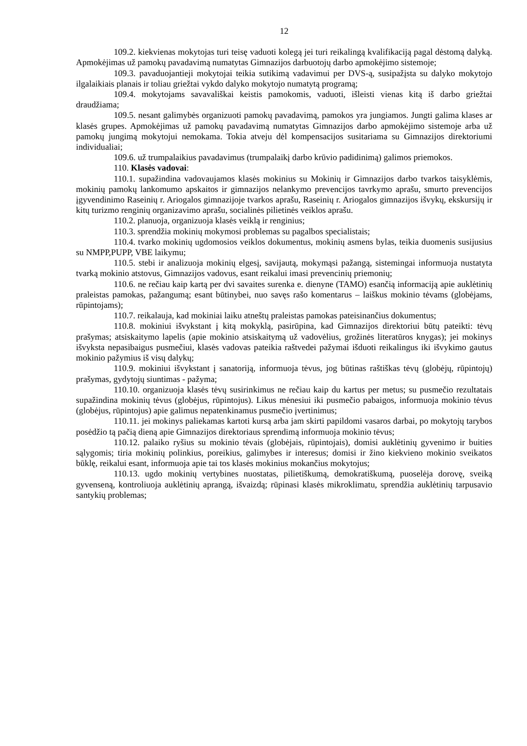12
109.2. kiekvienas mokytojas turi teisę vaduoti kolegą jei turi reikalingą kvalifikaciją pagal dėstomą dalyką. Apmokėjimas už pamokų pavadavimą numatytas Gimnazijos darbuotojų darbo apmokėjimo sistemoje;
109.3. pavaduojantieji mokytojai teikia sutikimą vadavimui per DVS-ą, susipažįsta su dalyko mokytojo ilgalaikiais planais ir toliau griežtai vykdo dalyko mokytojo numatytą programą;
109.4. mokytojams savavališkai keistis pamokomis, vaduoti, išleisti vienas kitą iš darbo griežtai draudžiama;
109.5. nesant galimybės organizuoti pamokų pavadavimą, pamokos yra jungiamos. Jungti galima klases ar klasės grupes. Apmokėjimas už pamokų pavadavimą numatytas Gimnazijos darbo apmokėjimo sistemoje arba už pamokų jungimą mokytojui nemokama. Tokia atveju dėl kompensacijos susitariama su Gimnazijos direktoriumi individualiai;
109.6. už trumpalaikius pavadavimus (trumpalaikį darbo krūvio padidinimą) galimos priemokos.
110. Klasės vadovai:
110.1. supažindina vadovaujamos klasės mokinius su Mokinių ir Gimnazijos darbo tvarkos taisyklėmis, mokinių pamokų lankomumo apskaitos ir gimnazijos nelankymo prevencijos tavrkymo aprašu, smurto prevencijos įgyvendinimo Raseinių r. Ariogalos gimnazijoje tvarkos aprašu, Raseinių r. Ariogalos gimnazijos išvykų, ekskursijų ir kitų turizmo renginių organizavimo aprašu, socialinės pilietinės veiklos aprašu.
110.2. planuoja, organizuoja klasės veiklą ir renginius;
110.3. sprendžia mokinių mokymosi problemas su pagalbos specialistais;
110.4. tvarko mokinių ugdomosios veiklos dokumentus, mokinių asmens bylas, teikia duomenis susijusius su NMPP,PUPP, VBE laikymu;
110.5. stebi ir analizuoja mokinių elgesį, savijautą, mokymąsi pažangą, sistemingai informuoja nustatyta tvarką mokinio atstovus, Gimnazijos vadovus, esant reikalui imasi prevencinių priemonių;
110.6. ne rečiau kaip kartą per dvi savaites surenka e. dienyne (TAMO) esančią informaciją apie auklėtinių praleistas pamokas, pažangumą; esant būtinybei, nuo savęs rašo komentarus – laiškus mokinio tėvams (globėjams, rūpintojams);
110.7. reikalauja, kad mokiniai laiku atneštų praleistas pamokas pateisinančius dokumentus;
110.8. mokiniui išvykstant į kitą mokyklą, pasirūpina, kad Gimnazijos direktoriui būtų pateikti: tėvų prašymas; atsiskaitymo lapelis (apie mokinio atsiskaitymą už vadovėlius, grožinės literatūros knygas); jei mokinys išvyksta nepasibaigus pusmečiui, klasės vadovas pateikia raštvedei pažymai išduoti reikalingus iki išvykimo gautus mokinio pažymius iš visų dalykų;
110.9. mokiniui išvykstant į sanatoriją, informuoja tėvus, jog būtinas raštiškas tėvų (globėjų, rūpintojų) prašymas, gydytojų siuntimas - pažyma;
110.10. organizuoja klasės tėvų susirinkimus ne rečiau kaip du kartus per metus; su pusmečio rezultatais supažindina mokinių tėvus (globėjus, rūpintojus). Likus mėnesiui iki pusmečio pabaigos, informuoja mokinio tėvus (globėjus, rūpintojus) apie galimus nepatenkinamus pusmečio įvertinimus;
110.11. jei mokinys paliekamas kartoti kursą arba jam skirti papildomi vasaros darbai, po mokytojų tarybos posėdžio tą pačią dieną apie Gimnazijos direktoriaus sprendimą informuoja mokinio tėvus;
110.12. palaiko ryšius su mokinio tėvais (globėjais, rūpintojais), domisi auklėtinių gyvenimo ir buities sąlygomis; tiria mokinių polinkius, poreikius, galimybes ir interesus; domisi ir žino kiekvieno mokinio sveikatos būklę, reikalui esant, informuoja apie tai tos klasės mokinius mokančius mokytojus;
110.13. ugdo mokinių vertybines nuostatas, pilietiškumą, demokratiškumą, puoselėja dorovę, sveiką gyvenseną, kontroliuoja auklėtinių aprangą, išvaizdą; rūpinasi klasės mikroklimatu, sprendžia auklėtinių tarpusavio santykių problemas;